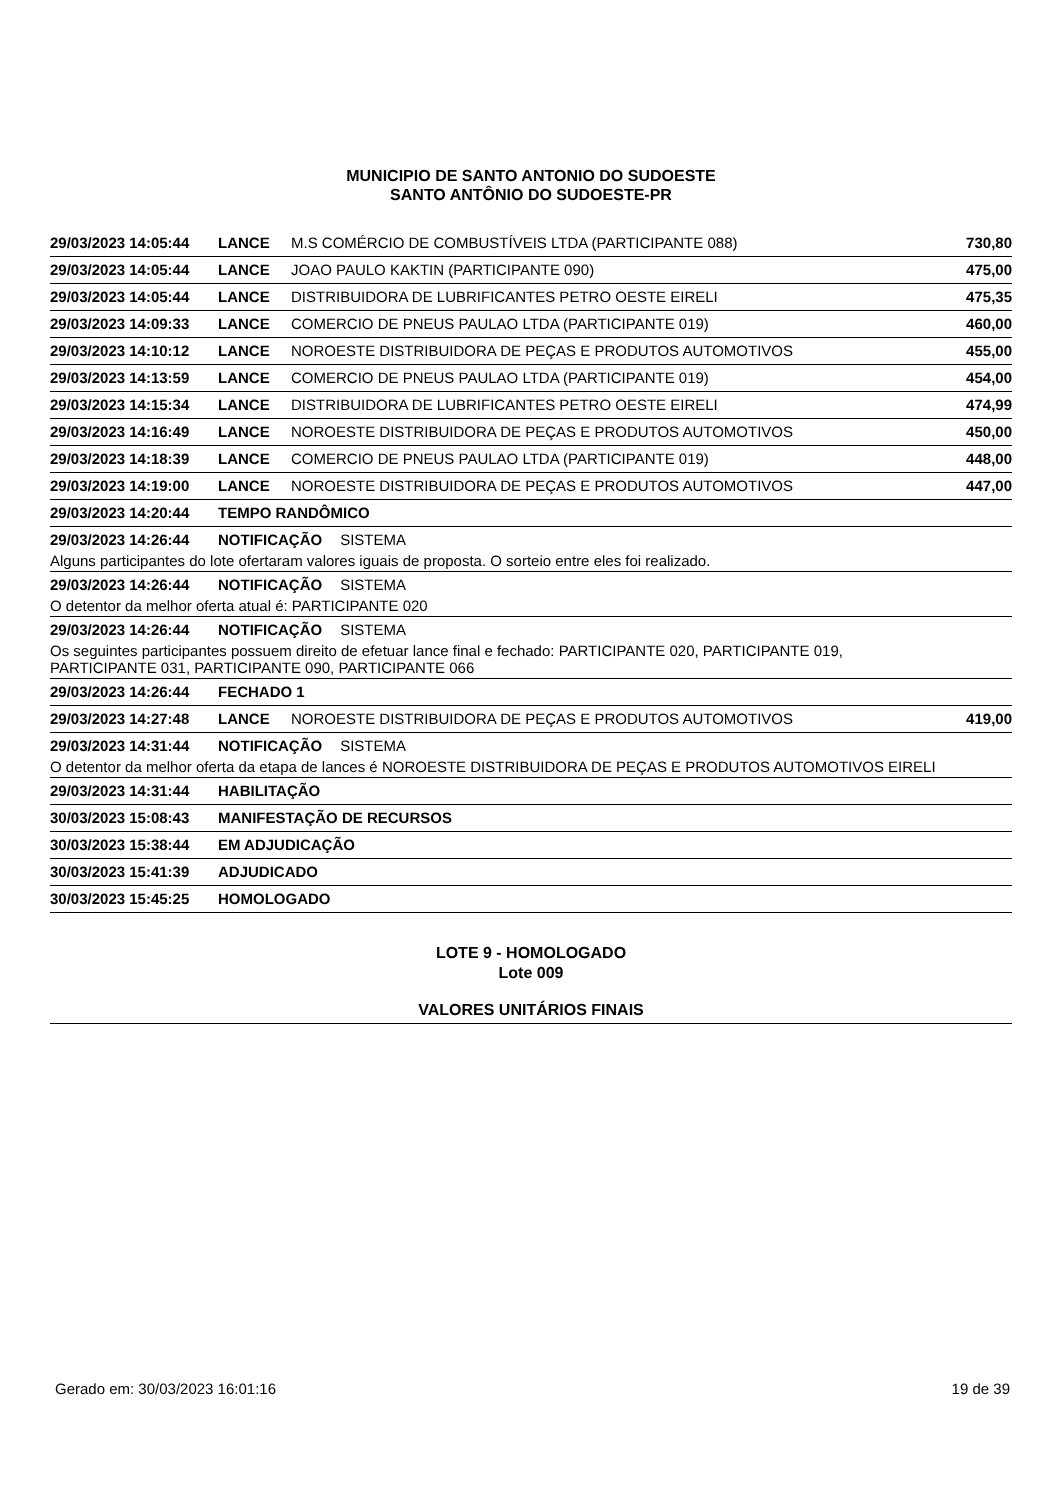MUNICIPIO DE SANTO ANTONIO DO SUDOESTE
SANTO ANTÔNIO DO SUDOESTE-PR
29/03/2023 14:05:44 LANCE M.S COMÉRCIO DE COMBUSTÍVEIS LTDA (PARTICIPANTE 088) 730,80
29/03/2023 14:05:44 LANCE JOAO PAULO KAKTIN (PARTICIPANTE 090) 475,00
29/03/2023 14:05:44 LANCE DISTRIBUIDORA DE LUBRIFICANTES PETRO OESTE EIRELI 475,35
29/03/2023 14:09:33 LANCE COMERCIO DE PNEUS PAULAO LTDA (PARTICIPANTE 019) 460,00
29/03/2023 14:10:12 LANCE NOROESTE DISTRIBUIDORA DE PEÇAS E PRODUTOS AUTOMOTIVOS 455,00
29/03/2023 14:13:59 LANCE COMERCIO DE PNEUS PAULAO LTDA (PARTICIPANTE 019) 454,00
29/03/2023 14:15:34 LANCE DISTRIBUIDORA DE LUBRIFICANTES PETRO OESTE EIRELI 474,99
29/03/2023 14:16:49 LANCE NOROESTE DISTRIBUIDORA DE PEÇAS E PRODUTOS AUTOMOTIVOS 450,00
29/03/2023 14:18:39 LANCE COMERCIO DE PNEUS PAULAO LTDA (PARTICIPANTE 019) 448,00
29/03/2023 14:19:00 LANCE NOROESTE DISTRIBUIDORA DE PEÇAS E PRODUTOS AUTOMOTIVOS 447,00
29/03/2023 14:20:44 TEMPO RANDÔMICO
29/03/2023 14:26:44 NOTIFICAÇÃO SISTEMA
Alguns participantes do lote ofertaram valores iguais de proposta. O sorteio entre eles foi realizado.
29/03/2023 14:26:44 NOTIFICAÇÃO SISTEMA
O detentor da melhor oferta atual é: PARTICIPANTE 020
29/03/2023 14:26:44 NOTIFICAÇÃO SISTEMA
Os seguintes participantes possuem direito de efetuar lance final e fechado: PARTICIPANTE 020, PARTICIPANTE 019,
PARTICIPANTE 031, PARTICIPANTE 090, PARTICIPANTE 066
29/03/2023 14:26:44 FECHADO 1
29/03/2023 14:27:48 LANCE NOROESTE DISTRIBUIDORA DE PEÇAS E PRODUTOS AUTOMOTIVOS 419,00
29/03/2023 14:31:44 NOTIFICAÇÃO SISTEMA
O detentor da melhor oferta da etapa de lances é NOROESTE DISTRIBUIDORA DE PEÇAS E PRODUTOS AUTOMOTIVOS EIRELI
29/03/2023 14:31:44 HABILITAÇÃO
30/03/2023 15:08:43 MANIFESTAÇÃO DE RECURSOS
30/03/2023 15:38:44 EM ADJUDICAÇÃO
30/03/2023 15:41:39 ADJUDICADO
30/03/2023 15:45:25 HOMOLOGADO
LOTE 9 - HOMOLOGADO
Lote 009
VALORES UNITÁRIOS FINAIS
Gerado em: 30/03/2023 16:01:16 19 de 39